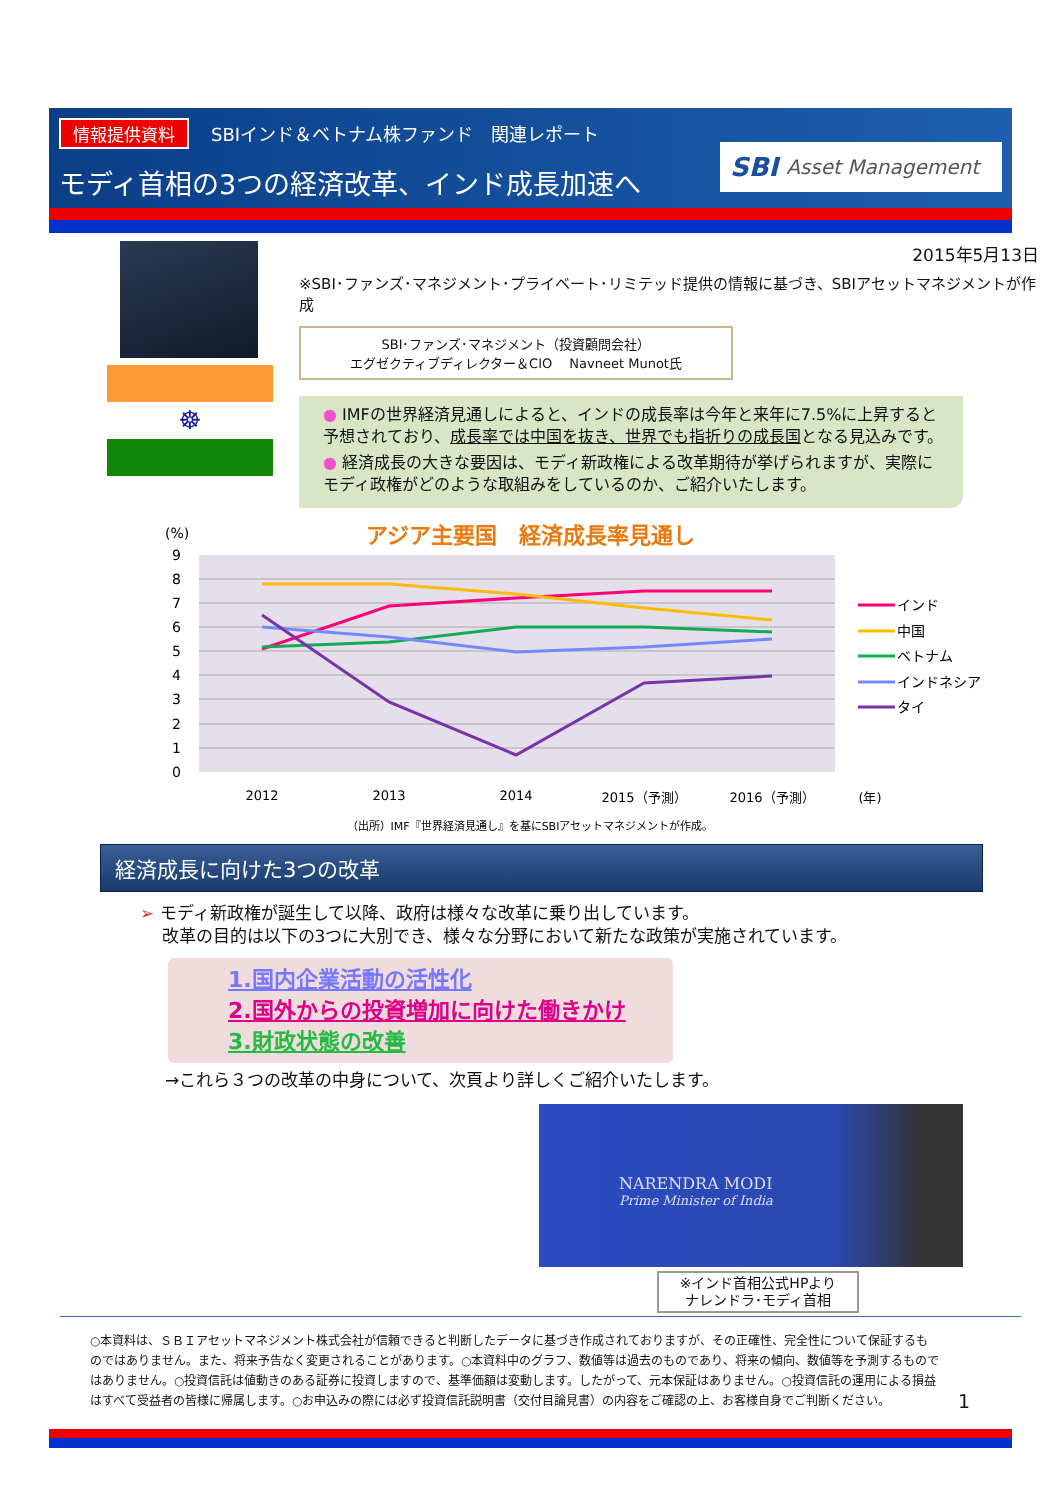情報提供資料 SBIインド＆ベトナム株ファンド　関連レポート
モディ首相の3つの経済改革、インド成長加速へ
SBI Asset Management
☸
2015年5月13日
※SBI･ファンズ･マネジメント･プライベート･リミテッド提供の情報に基づき、SBIアセットマネジメントが作成
SBI･ファンズ･マネジメント（投資顧問会社）
エグゼクティブディレクター＆CIO　 Navneet Munot氏
● IMFの世界経済見通しによると、インドの成長率は今年と来年に7.5%に上昇すると予想されており、成長率では中国を抜き、世界でも指折りの成長国となる見込みです。
● 経済成長の大きな要因は、モディ新政権による改革期待が挙げられますが、実際にモディ政権がどのような取組みをしているのか、ご紹介いたします。
(%)
アジア主要国　経済成長率見通し
9
8
7
6
5
4
3
2
1
0
2012
2013
2014
2015（予測）
2016（予測）
(年)
インド
中国
ベトナム
インドネシア
タイ
（出所）IMF『世界経済見通し』を基にSBIアセットマネジメントが作成。
経済成長に向けた3つの改革
➢ モディ新政権が誕生して以降、政府は様々な改革に乗り出しています。
改革の目的は以下の3つに大別でき、様々な分野において新たな政策が実施されています。
1.国内企業活動の活性化
2.国外からの投資増加に向けた働きかけ
3.財政状態の改善
→これら３つの改革の中身について、次頁より詳しくご紹介いたします。
NARENDRA MODI
Prime Minister of India
※インド首相公式HPより
ナレンドラ･モディ首相
○本資料は、ＳＢＩアセットマネジメント株式会社が信頼できると判断したデータに基づき作成されておりますが、その正確性、完全性について保証するものではありません。また、将来予告なく変更されることがあります。○本資料中のグラフ、数値等は過去のものであり、将来の傾向、数値等を予測するものではありません。○投資信託は値動きのある証券に投資しますので、基準価額は変動します。したがって、元本保証はありません。○投資信託の運用による損益はすべて受益者の皆様に帰属します。○お申込みの際には必ず投資信託説明書（交付目論見書）の内容をご確認の上、お客様自身でご判断ください。
1